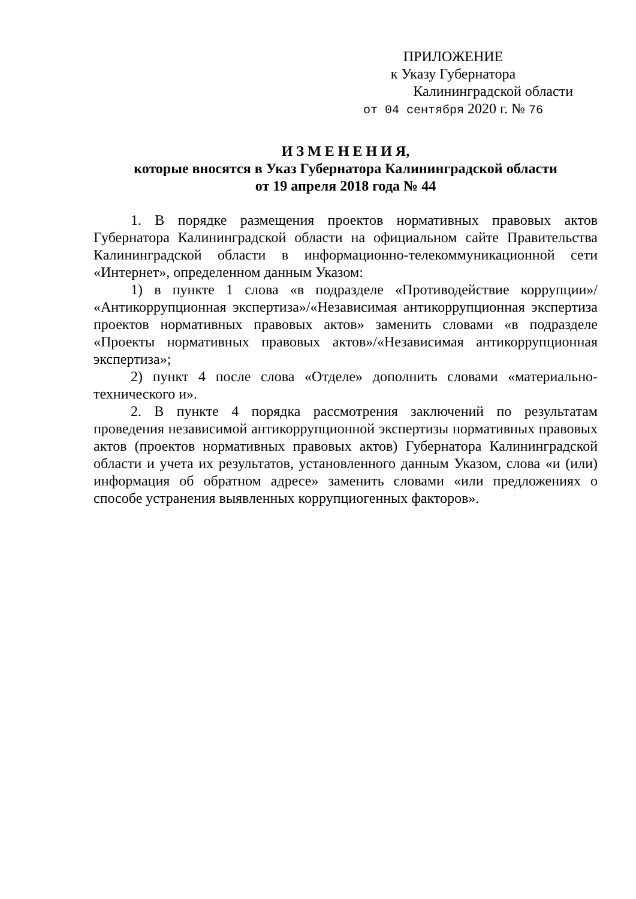ПРИЛОЖЕНИЕ
к Указу Губернатора
Калининградской области
от 04 сентября 2020 г. № 76
И З М Е Н Е Н И Я,
которые вносятся в Указ Губернатора Калининградской области
от 19 апреля 2018 года № 44
1. В порядке размещения проектов нормативных правовых актов Губернатора Калининградской области на официальном сайте Правительства Калининградской области в информационно-телекоммуникационной сети «Интернет», определенном данным Указом:
1) в пункте 1 слова «в подразделе «Противодействие коррупции»/ «Антикоррупционная экспертиза»/«Независимая антикоррупционная экспертиза проектов нормативных правовых актов» заменить словами «в подразделе «Проекты нормативных правовых актов»/«Независимая антикоррупционная экспертиза»;
2) пункт 4 после слова «Отделе» дополнить словами «материально-технического и».
2. В пункте 4 порядка рассмотрения заключений по результатам проведения независимой антикоррупционной экспертизы нормативных правовых актов (проектов нормативных правовых актов) Губернатора Калининградской области и учета их результатов, установленного данным Указом, слова «и (или) информация об обратном адресе» заменить словами «или предложениях о способе устранения выявленных коррупциогенных факторов».